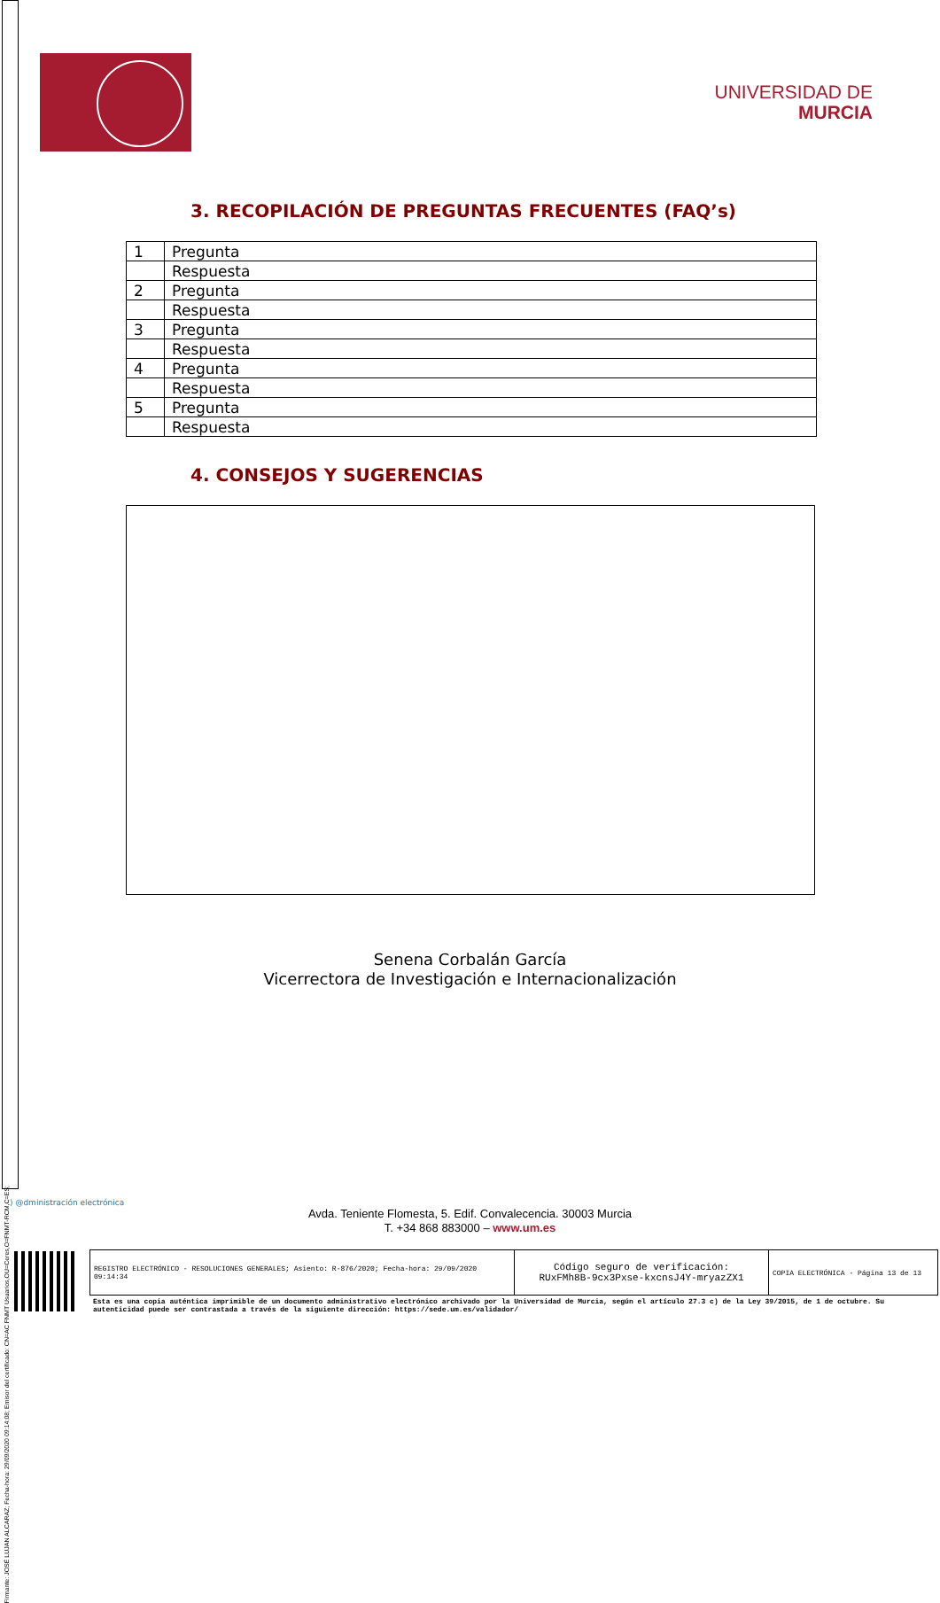Firmante: JOSÉ LUJAN ALCARAZ; Fecha-hora: 29/09/2020 09:14:08; Emisor del certificado: CN=AC FNMT Usuarios,OU=Ceres,O=FNMT-RCM,C=ES;
UNIVERSIDAD DE
MURCIA
3. RECOPILACIÓN DE PREGUNTAS FRECUENTES (FAQ’s)
| 1 | Pregunta |
| | Respuesta |
| 2 | Pregunta |
| | Respuesta |
| 3 | Pregunta |
| | Respuesta |
| 4 | Pregunta |
| | Respuesta |
| 5 | Pregunta |
| | Respuesta |
4. CONSEJOS Y SUGERENCIAS
Senena Corbalán García
Vicerrectora de Investigación e Internacionalización
:) @dministración electrónica
Avda. Teniente Flomesta, 5. Edif. Convalecencia. 30003 Murcia
T. +34 868 883000 – www.um.es
REGISTRO ELECTRÓNICO - RESOLUCIONES GENERALES; Asiento: R-876/2020; Fecha-hora: 29/09/2020 09:14:34
Código seguro de verificación:
RUxFMh8B-9cx3Pxse-kxcnsJ4Y-mryazZX1
COPIA ELECTRÓNICA - Página 13 de 13
Esta es una copia auténtica imprimible de un documento administrativo electrónico archivado por la Universidad de Murcia, según el artículo 27.3 c) de la Ley 39/2015, de 1 de octubre. Su autenticidad puede ser contrastada a través de la siguiente dirección: https://sede.um.es/validador/